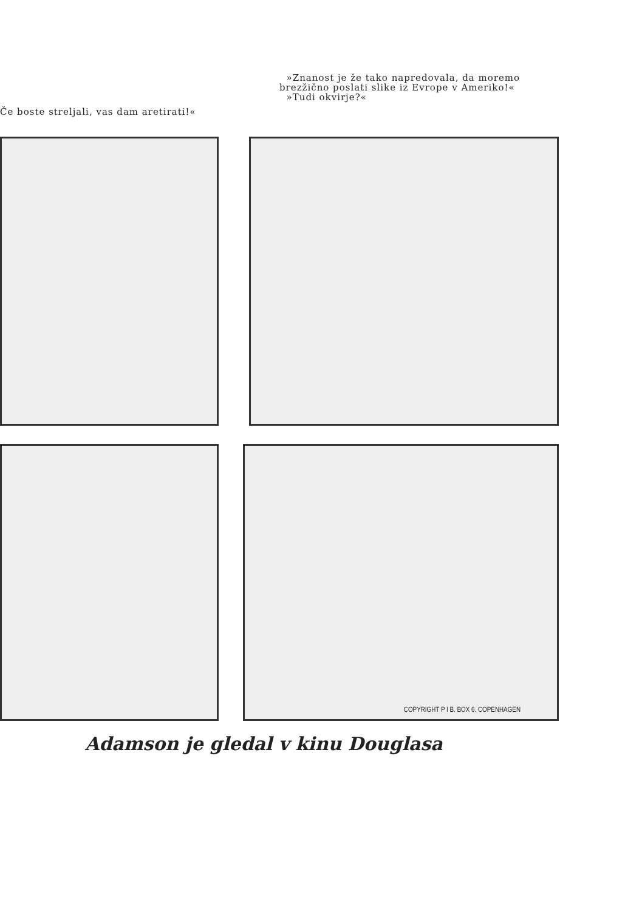Če boste streljali, vas dam aretirati!«
»Znanost je že tako napredovala, da moremo brezžično poslati slike iz Evrope v Ameriko!«
»Tudi okvirje?«
COPYRIGHT P I B. BOX 6. COPENHAGEN
Adamson je gledal v kinu Douglasa